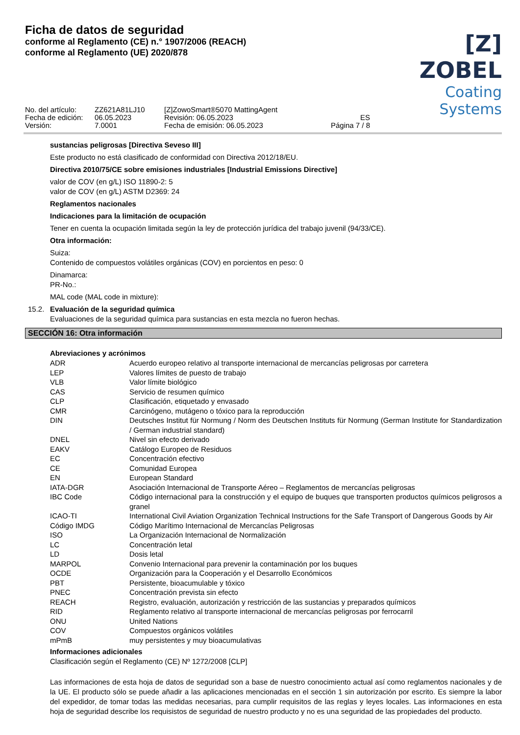Ficha de datos de seguridad
conforme al Reglamento (CE) n.° 1907/2006 (REACH)
conforme al Reglamento (UE) 2020/878
[Z] ZOBEL
Coating Systems
No. del artículo:
Fecha de edición:
Versión:
ZZ621A81LJ10
06.05.2023
7.0001
[Z]ZowoSmart®5070 MattingAgent
Revisión: 06.05.2023
Fecha de emisión: 06.05.2023
ES
Página 7 / 8
sustancias peligrosas [Directiva Seveso III]
Este producto no está clasificado de conformidad con Directiva 2012/18/EU.
Directiva 2010/75/CE sobre emisiones industriales [Industrial Emissions Directive]
valor de COV (en g/L) ISO 11890-2: 5
valor de COV (en g/L) ASTM D2369: 24
Reglamentos nacionales
Indicaciones para la limitación de ocupación
Tener en cuenta la ocupación limitada según la ley de protección jurídica del trabajo juvenil (94/33/CE).
Otra información:
Suiza:
Contenido de compuestos volátiles orgánicas (COV) en porcientos en peso: 0
Dinamarca:
PR-No.:
MAL code (MAL code in mixture):
15.2. Evaluación de la seguridad química
Evaluaciones de la seguridad química para sustancias en esta mezcla no fueron hechas.
SECCIÓN 16: Otra información
Abreviaciones y acrónimos
| ADR | Acuerdo europeo relativo al transporte internacional de mercancías peligrosas por carretera |
| LEP | Valores límites de puesto de trabajo |
| VLB | Valor límite biológico |
| CAS | Servicio de resumen químico |
| CLP | Clasificación, etiquetado y envasado |
| CMR | Carcinógeno, mutágeno o tóxico para la reproducción |
| DIN | Deutsches Institut für Normung / Norm des Deutschen Instituts für Normung (German Institute for Standardization / German industrial standard) |
| DNEL | Nivel sin efecto derivado |
| EAKV | Catálogo Europeo de Residuos |
| EC | Concentración efectivo |
| CE | Comunidad Europea |
| EN | European Standard |
| IATA-DGR | Asociación Internacional de Transporte Aéreo – Reglamentos de mercancías peligrosas |
| IBC Code | Código internacional para la construcción y el equipo de buques que transporten productos químicos peligrosos a granel |
| ICAO-TI | International Civil Aviation Organization Technical Instructions for the Safe Transport of Dangerous Goods by Air |
| Código IMDG | Código Marítimo Internacional de Mercancías Peligrosas |
| ISO | La Organización Internacional de Normalización |
| LC | Concentración letal |
| LD | Dosis letal |
| MARPOL | Convenio Internacional para prevenir la contaminación por los buques |
| OCDE | Organización para la Cooperación y el Desarrollo Económicos |
| PBT | Persistente, bioacumulable y tóxico |
| PNEC | Concentración prevista sin efecto |
| REACH | Registro, evaluación, autorización y restricción de las sustancias y preparados químicos |
| RID | Reglamento relativo al transporte internacional de mercancías peligrosas por ferrocarril |
| ONU | United Nations |
| COV | Compuestos orgánicos volátiles |
| mPmB | muy persistentes y muy bioacumulativas |
Informaciones adicionales
Clasificación según el Reglamento (CE) Nº 1272/2008 [CLP]
Las informaciones de esta hoja de datos de seguridad son a base de nuestro conocimiento actual así como reglamentos nacionales y de la UE. El producto sólo se puede añadir a las aplicaciones mencionadas en el sección 1 sin autorización por escrito. Es siempre la labor del expedidor, de tomar todas las medidas necesarias, para cumplir requisitos de las reglas y leyes locales. Las informaciones en esta hoja de seguridad describe los requisistos de seguridad de nuestro producto y no es una seguridad de las propiedades del producto.